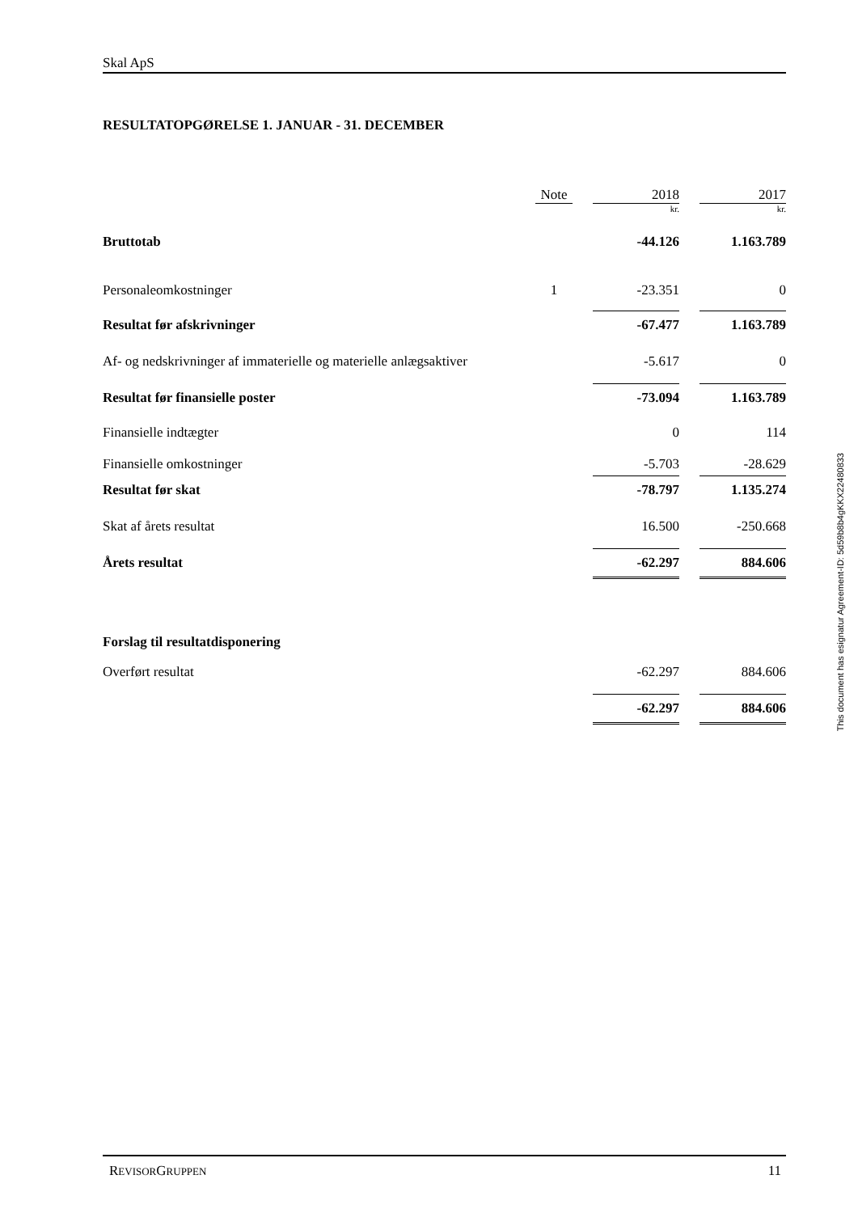Skal ApS
RESULTATOPGØRELSE 1. JANUAR - 31. DECEMBER
| | Note | | 2018 | | 2017 |
| --- | --- | --- | --- | --- | --- |
| | | | kr. | | kr. |
| Bruttotab | | | -44.126 | | 1.163.789 |
| Personaleomkostninger | 1 | | -23.351 | | 0 |
| Resultat før afskrivninger | | | -67.477 | | 1.163.789 |
| Af- og nedskrivninger af immaterielle og materielle anlægsaktiver | | | -5.617 | | 0 |
| Resultat før finansielle poster | | | -73.094 | | 1.163.789 |
| Finansielle indtægter | | | 0 | | 114 |
| Finansielle omkostninger | | | -5.703 | | -28.629 |
| Resultat før skat | | | -78.797 | | 1.135.274 |
| Skat af årets resultat | | | 16.500 | | -250.668 |
| Årets resultat | | | -62.297 | | 884.606 |
| Forslag til resultatdisponering | | | | | |
| Overført resultat | | | -62.297 | | 884.606 |
| | | | -62.297 | | 884.606 |
This document has esignatur Agreement-ID: 5d59b8b4gKKX22480833
REVISORGRUPPEN 11